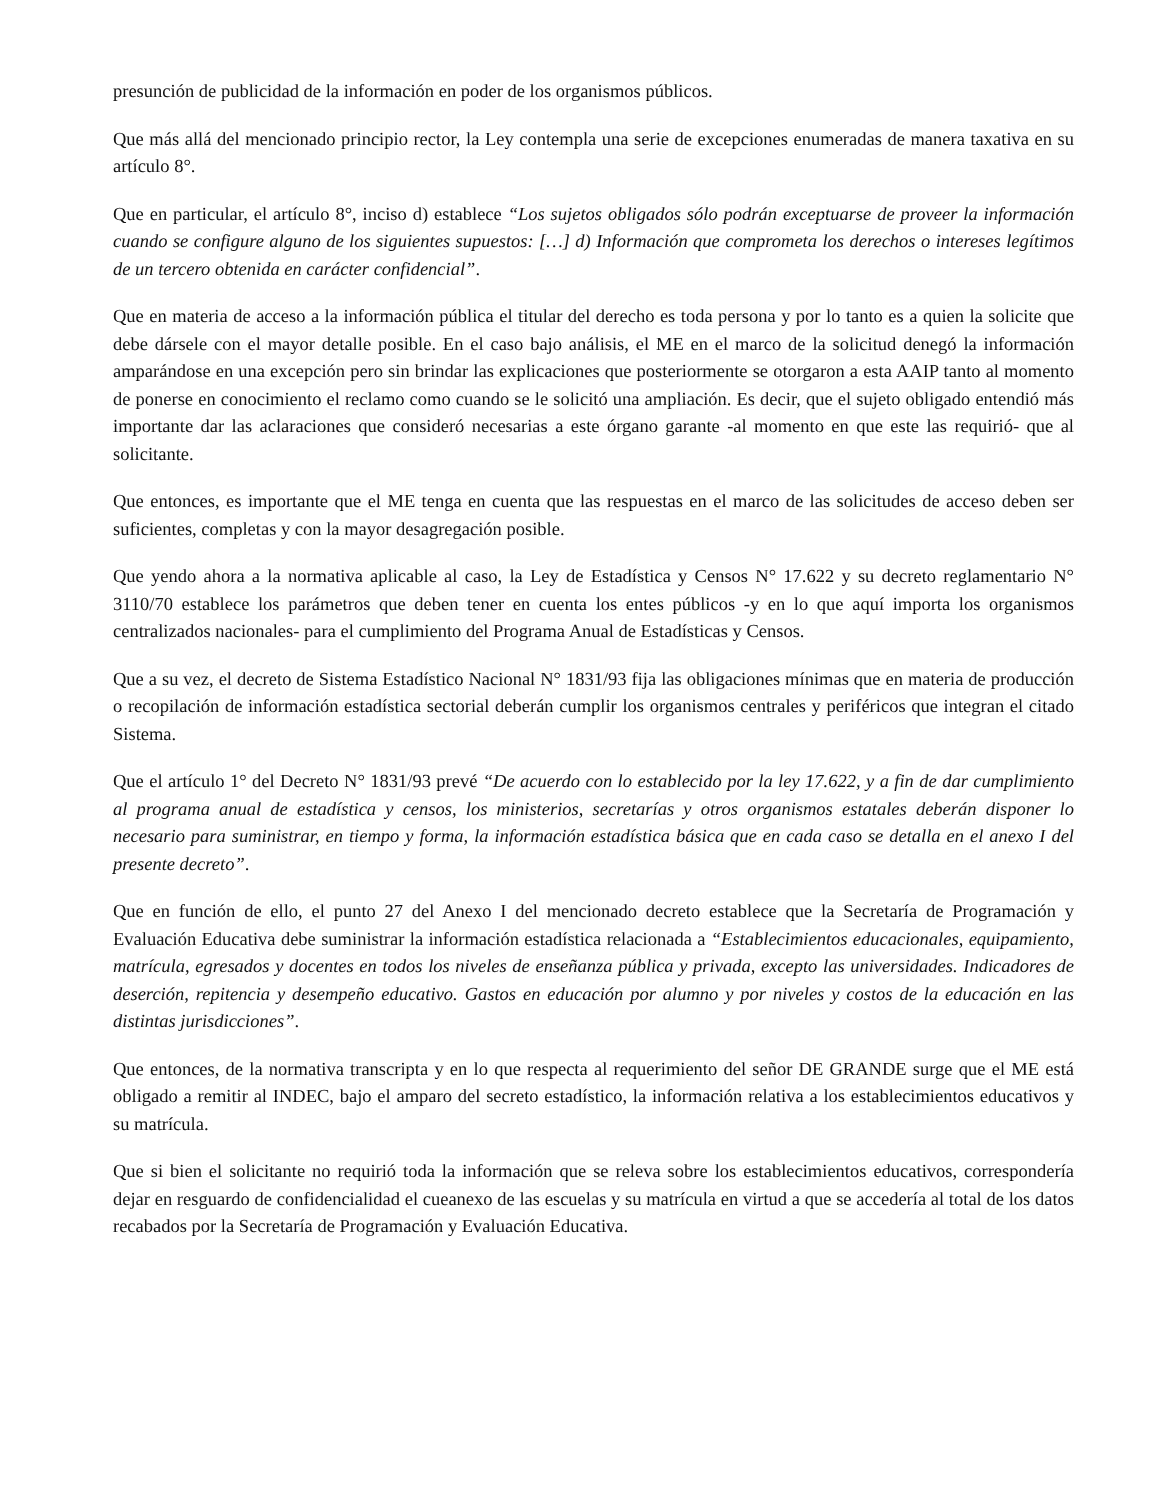presunción de publicidad de la información en poder de los organismos públicos.
Que más allá del mencionado principio rector, la Ley contempla una serie de excepciones enumeradas de manera taxativa en su artículo 8°.
Que en particular, el artículo 8°, inciso d) establece “Los sujetos obligados sólo podrán exceptuarse de proveer la información cuando se configure alguno de los siguientes supuestos: […] d) Información que comprometa los derechos o intereses legítimos de un tercero obtenida en carácter confidencial”.
Que en materia de acceso a la información pública el titular del derecho es toda persona y por lo tanto es a quien la solicite que debe dársele con el mayor detalle posible. En el caso bajo análisis, el ME en el marco de la solicitud denegó la información amparándose en una excepción pero sin brindar las explicaciones que posteriormente se otorgaron a esta AAIP tanto al momento de ponerse en conocimiento el reclamo como cuando se le solicitó una ampliación. Es decir, que el sujeto obligado entendió más importante dar las aclaraciones que consideró necesarias a este órgano garante -al momento en que este las requirió- que al solicitante.
Que entonces, es importante que el ME tenga en cuenta que las respuestas en el marco de las solicitudes de acceso deben ser suficientes, completas y con la mayor desagregación posible.
Que yendo ahora a la normativa aplicable al caso, la Ley de Estadística y Censos N° 17.622 y su decreto reglamentario N° 3110/70 establece los parámetros que deben tener en cuenta los entes públicos -y en lo que aquí importa los organismos centralizados nacionales- para el cumplimiento del Programa Anual de Estadísticas y Censos.
Que a su vez, el decreto de Sistema Estadístico Nacional N° 1831/93 fija las obligaciones mínimas que en materia de producción o recopilación de información estadística sectorial deberán cumplir los organismos centrales y periféricos que integran el citado Sistema.
Que el artículo 1° del Decreto N° 1831/93 prevé “De acuerdo con lo establecido por la ley 17.622, y a fin de dar cumplimiento al programa anual de estadística y censos, los ministerios, secretarías y otros organismos estatales deberán disponer lo necesario para suministrar, en tiempo y forma, la información estadística básica que en cada caso se detalla en el anexo I del presente decreto”.
Que en función de ello, el punto 27 del Anexo I del mencionado decreto establece que la Secretaría de Programación y Evaluación Educativa debe suministrar la información estadística relacionada a “Establecimientos educacionales, equipamiento, matrícula, egresados y docentes en todos los niveles de enseñanza pública y privada, excepto las universidades. Indicadores de deserción, repitencia y desempeño educativo. Gastos en educación por alumno y por niveles y costos de la educación en las distintas jurisdicciones”.
Que entonces, de la normativa transcripta y en lo que respecta al requerimiento del señor DE GRANDE surge que el ME está obligado a remitir al INDEC, bajo el amparo del secreto estadístico, la información relativa a los establecimientos educativos y su matrícula.
Que si bien el solicitante no requirió toda la información que se releva sobre los establecimientos educativos, correspondería dejar en resguardo de confidencialidad el cueanexo de las escuelas y su matrícula en virtud a que se accedería al total de los datos recabados por la Secretaría de Programación y Evaluación Educativa.